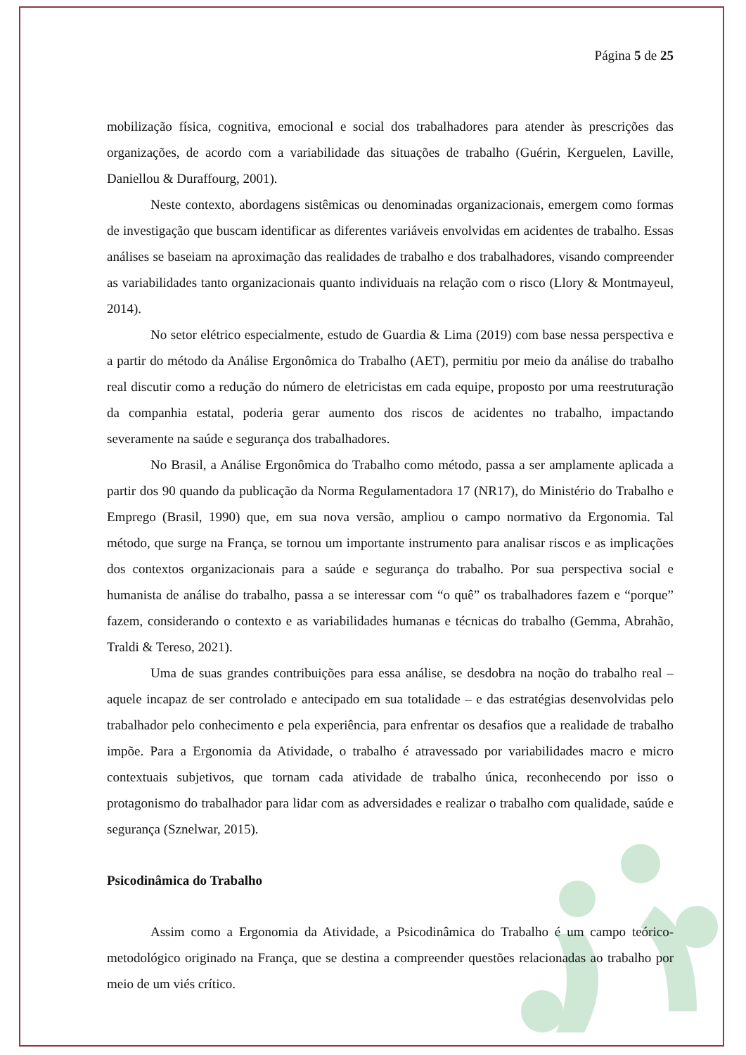Página 5 de 25
mobilização física, cognitiva, emocional e social dos trabalhadores para atender às prescrições das organizações, de acordo com a variabilidade das situações de trabalho (Guérin, Kerguelen, Laville, Daniellou & Duraffourg, 2001).
Neste contexto, abordagens sistêmicas ou denominadas organizacionais, emergem como formas de investigação que buscam identificar as diferentes variáveis envolvidas em acidentes de trabalho. Essas análises se baseiam na aproximação das realidades de trabalho e dos trabalhadores, visando compreender as variabilidades tanto organizacionais quanto individuais na relação com o risco (Llory & Montmayeul, 2014).
No setor elétrico especialmente, estudo de Guardia & Lima (2019) com base nessa perspectiva e a partir do método da Análise Ergonômica do Trabalho (AET), permitiu por meio da análise do trabalho real discutir como a redução do número de eletricistas em cada equipe, proposto por uma reestruturação da companhia estatal, poderia gerar aumento dos riscos de acidentes no trabalho, impactando severamente na saúde e segurança dos trabalhadores.
No Brasil, a Análise Ergonômica do Trabalho como método, passa a ser amplamente aplicada a partir dos 90 quando da publicação da Norma Regulamentadora 17 (NR17), do Ministério do Trabalho e Emprego (Brasil, 1990) que, em sua nova versão, ampliou o campo normativo da Ergonomia. Tal método, que surge na França, se tornou um importante instrumento para analisar riscos e as implicações dos contextos organizacionais para a saúde e segurança do trabalho. Por sua perspectiva social e humanista de análise do trabalho, passa a se interessar com “o quê” os trabalhadores fazem e “porque” fazem, considerando o contexto e as variabilidades humanas e técnicas do trabalho (Gemma, Abrahão, Traldi & Tereso, 2021).
Uma de suas grandes contribuições para essa análise, se desdobra na noção do trabalho real – aquele incapaz de ser controlado e antecipado em sua totalidade – e das estratégias desenvolvidas pelo trabalhador pelo conhecimento e pela experiência, para enfrentar os desafios que a realidade de trabalho impõe. Para a Ergonomia da Atividade, o trabalho é atravessado por variabilidades macro e micro contextuais subjetivos, que tornam cada atividade de trabalho única, reconhecendo por isso o protagonismo do trabalhador para lidar com as adversidades e realizar o trabalho com qualidade, saúde e segurança (Sznelwar, 2015).
Psicodinâmica do Trabalho
Assim como a Ergonomia da Atividade, a Psicodinâmica do Trabalho é um campo teórico-metodológico originado na França, que se destina a compreender questões relacionadas ao trabalho por meio de um viés crítico.